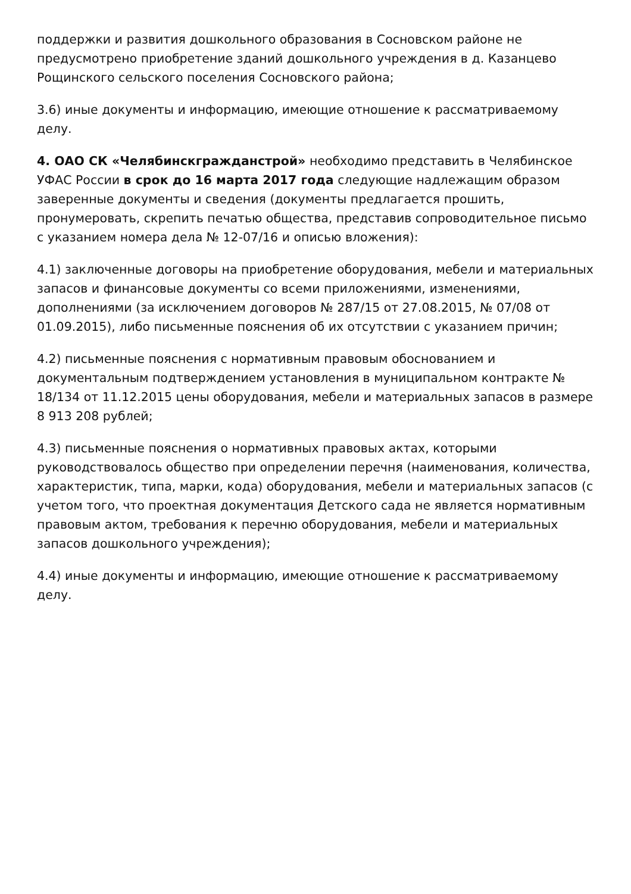поддержки и развития дошкольного образования в Сосновском районе не предусмотрено приобретение зданий дошкольного учреждения в д. Казанцево Рощинского сельского поселения Сосновского района;
3.6) иные документы и информацию, имеющие отношение к рассматриваемому делу.
4. ОАО СК «Челябинскгражданстрой» необходимо представить в Челябинское УФАС России в срок до 16 марта 2017 года следующие надлежащим образом заверенные документы и сведения (документы предлагается прошить, пронумеровать, скрепить печатью общества, представив сопроводительное письмо с указанием номера дела № 12-07/16 и описью вложения):
4.1) заключенные договоры на приобретение оборудования, мебели и материальных запасов и финансовые документы со всеми приложениями, изменениями, дополнениями (за исключением договоров № 287/15 от 27.08.2015, № 07/08 от 01.09.2015), либо письменные пояснения об их отсутствии с указанием причин;
4.2) письменные пояснения с нормативным правовым обоснованием и документальным подтверждением установления в муниципальном контракте № 18/134 от 11.12.2015 цены оборудования, мебели и материальных запасов в размере 8 913 208 рублей;
4.3) письменные пояснения о нормативных правовых актах, которыми руководствовалось общество при определении перечня (наименования, количества, характеристик, типа, марки, кода) оборудования, мебели и материальных запасов (с учетом того, что проектная документация Детского сада не является нормативным правовым актом, требования к перечню оборудования, мебели и материальных запасов дошкольного учреждения);
4.4) иные документы и информацию, имеющие отношение к рассматриваемому делу.